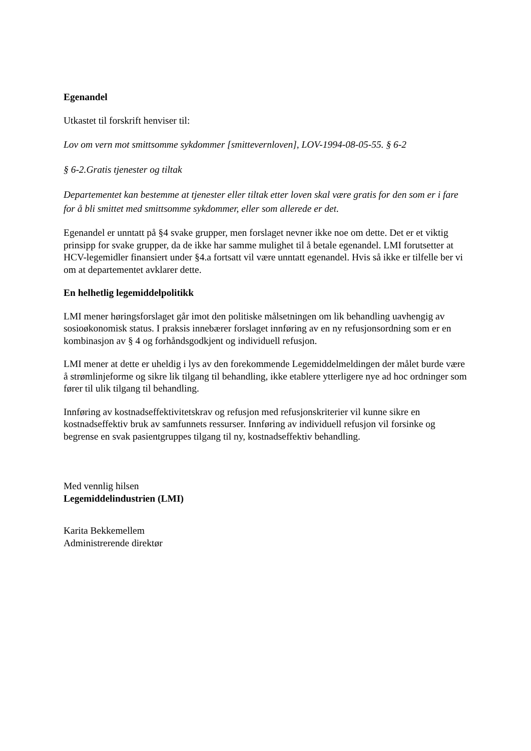Egenandel
Utkastet til forskrift henviser til:
Lov om vern mot smittsomme sykdommer [smittevernloven], LOV-1994-08-05-55. § 6-2
§ 6-2.Gratis tjenester og tiltak
Departementet kan bestemme at tjenester eller tiltak etter loven skal være gratis for den som er i fare for å bli smittet med smittsomme sykdommer, eller som allerede er det.
Egenandel er unntatt på §4 svake grupper, men forslaget nevner ikke noe om dette. Det er et viktig prinsipp for svake grupper, da de ikke har samme mulighet til å betale egenandel. LMI forutsetter at HCV-legemidler finansiert under §4.a fortsatt vil være unntatt egenandel. Hvis så ikke er tilfelle ber vi om at departementet avklarer dette.
En helhetlig legemiddelpolitikk
LMI mener høringsforslaget går imot den politiske målsetningen om lik behandling uavhengig av sosioøkonomisk status. I praksis innebærer forslaget innføring av en ny refusjonsordning som er en kombinasjon av § 4 og forhåndsgodkjent og individuell refusjon.
LMI mener at dette er uheldig i lys av den forekommende Legemiddelmeldingen der målet burde være å strømlinjeforme og sikre lik tilgang til behandling, ikke etablere ytterligere nye ad hoc ordninger som fører til ulik tilgang til behandling.
Innføring av kostnadseffektivitetskrav og refusjon med refusjonskriterier vil kunne sikre en kostnadseffektiv bruk av samfunnets ressurser. Innføring av individuell refusjon vil forsinke og begrense en svak pasientgruppes tilgang til ny, kostnadseffektiv behandling.
Med vennlig hilsen
Legemiddelindustrien (LMI)
Karita Bekkemellem
Administrerende direktør